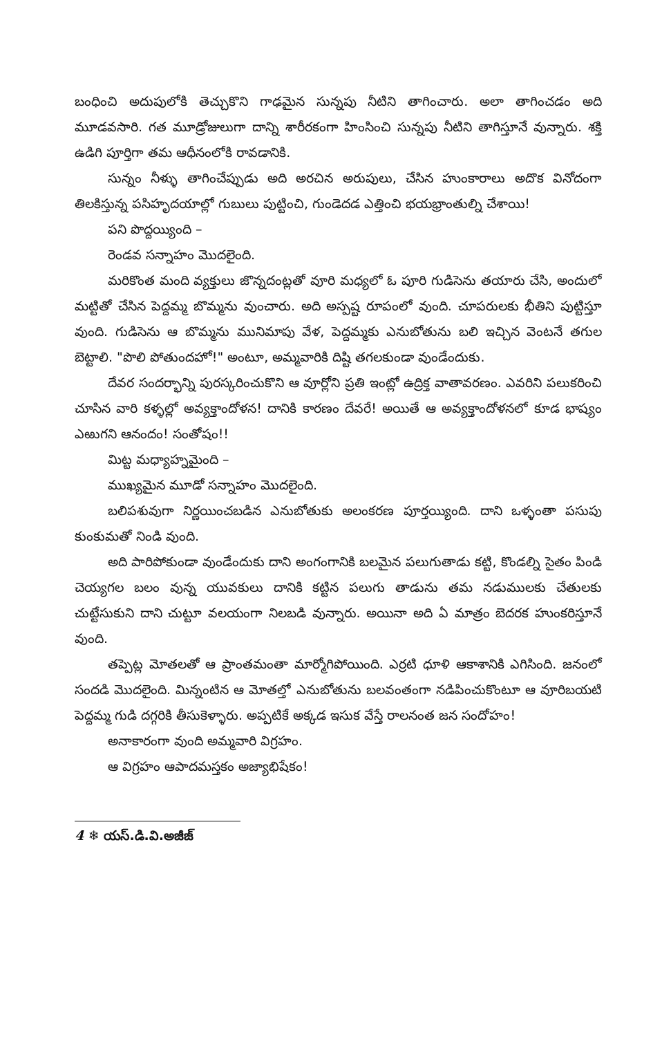బంధించి అదుపులోకి తెచ్చుకొని గాఢమైన సున్నపు నీటిని తాగించారు. అలా తాగించడం అది మూడవసారి. గత మూడ్రోజులుగా దాన్ని శారీరకంగా హింసించి సున్నపు నీటిని తాగిస్తూనే వున్నారు. శక్తి ఉడిగి పూర్తిగా తమ ఆధీనంలోకి రావడానికి.
సున్నం నీళ్ళు తాగించేప్పుడు అది అరచిన అరుపులు, చేసిన హుంకారాలు అదొక వినోదంగా తిలకిస్తున్న పసిహృదయాల్లో గుబులు పుట్టించి, గుండెదడ ఎత్తించి భయభ్రాంతుల్ని చేశాయి!
పని పొద్దయ్యింది –
రెండవ సన్నాహం మొదలైంది.
మరికొంత మంది వ్యక్తులు జొన్నదంట్లతో వూరి మధ్యలో ఓ పూరి గుడిసెను తయారు చేసి, అందులో మట్టితో చేసిన పెద్దమ్మ బొమ్మను వుంచారు. అది అస్పష్ట రూపంలో వుంది. చూపరులకు భీతిని పుట్టిస్తూ వుంది. గుడిసెను ఆ బొమ్మను మునిమాపు వేళ, పెద్దమ్మకు ఎనుబోతును బలి ఇచ్చిన వెంటనే తగుల బెట్టాలి. "పొలి పోతుందహో!" అంటూ, అమ్మవారికి దిష్టి తగలకుండా వుండేందుకు.
దేవర సందర్భాన్ని పురస్కరించుకొని ఆ వూర్లోని ప్రతి ఇంట్లో ఉద్రిక్త వాతావరణం. ఎవరిని పలుకరించి చూసిన వారి కళ్ళల్లో అవ్యక్తాందోళన! దానికి కారణం దేవరే! అయితే ఆ అవ్యక్తాందోళనలో కూడ భాష్యం ఎఱుగని ఆనందం! సంతోషం!!
మిట్ట మధ్యాహ్నమైంది –
ముఖ్యమైన మూడో సన్నాహం మొదలైంది.
బలిపశువుగా నిర్ణయించబడిన ఎనుబోతుకు అలంకరణ పూర్తయ్యింది. దాని ఒళ్ళంతా పసుపు కుంకుమతో నిండి వుంది.
అది పారిపోకుండా వుండేందుకు దాని అంగంగానికి బలమైన పలుగుతాడు కట్టి, కొండల్ని సైతం పిండి చెయ్యగల బలం వున్న యువకులు దానికి కట్టిన పలుగు తాడును తమ నడుములకు చేతులకు చుట్టేసుకుని దాని చుట్టూ వలయంగా నిలబడి వున్నారు. అయినా అది ఏ మాత్రం బెదరక హుంకరిస్తూనే వుంది.
తప్పెట్ల మోతలతో ఆ ప్రాంతమంతా మార్మోగిపోయింది. ఎర్రటి ధూళి ఆకాశానికి ఎగిసింది. జనంలో సందడి మొదలైంది. మిన్నంటిన ఆ మోతల్తో ఎనుబోతును బలవంతంగా నడిపించుకొంటూ ఆ వూరిబయటి పెద్దమ్మ గుడి దగ్గరికి తీసుకెళ్ళారు. అప్పటికే అక్కడ ఇసుక వేస్తే రాలనంత జన సందోహం!
అనాకారంగా వుంది అమ్మవారి విగ్రహం.
ఆ విగ్రహం ఆపాదమస్తకం అజ్యాభిషేకం!
4 ❄ యస్.డి.వి.అజీజ్